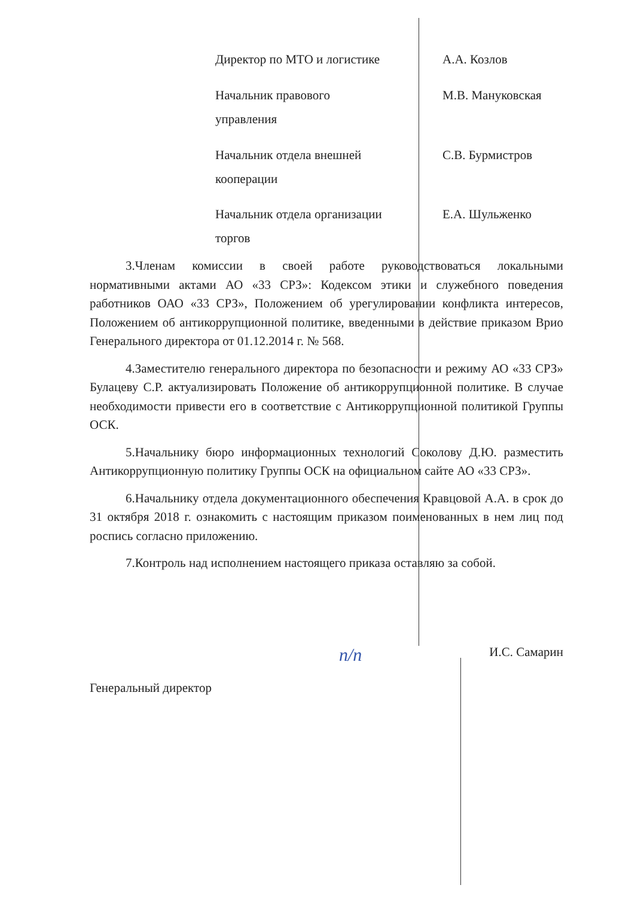| Директор по МТО и логистике | А.А. Козлов |
| Начальник правового управления | М.В. Мануковская |
| Начальник отдела внешней кооперации | С.В. Бурмистров |
| Начальник отдела организации торгов | Е.А. Шульженко |
3.Членам комиссии в своей работе руководствоваться локальными нормативными актами АО «33 СРЗ»: Кодексом этики и служебного поведения работников ОАО «33 СРЗ», Положением об урегулировании конфликта интересов, Положением об антикоррупционной политике, введенными в действие приказом Врио Генерального директора от 01.12.2014 г. № 568.
4.Заместителю генерального директора по безопасности и режиму АО «33 СРЗ» Булацеву С.Р. актуализировать Положение об антикоррупционной политике. В случае необходимости привести его в соответствие с Антикоррупционной политикой Группы ОСК.
5.Начальнику бюро информационных технологий Соколову Д.Ю. разместить Антикоррупционную политику Группы ОСК на официальном сайте АО «33 СРЗ».
6.Начальнику отдела документационного обеспечения Кравцовой А.А. в срок до 31 октября 2018 г. ознакомить с настоящим приказом поименованных в нем лиц под роспись согласно приложению.
7.Контроль над исполнением настоящего приказа оставляю за собой.
Генеральный директор п/п И.С. Самарин